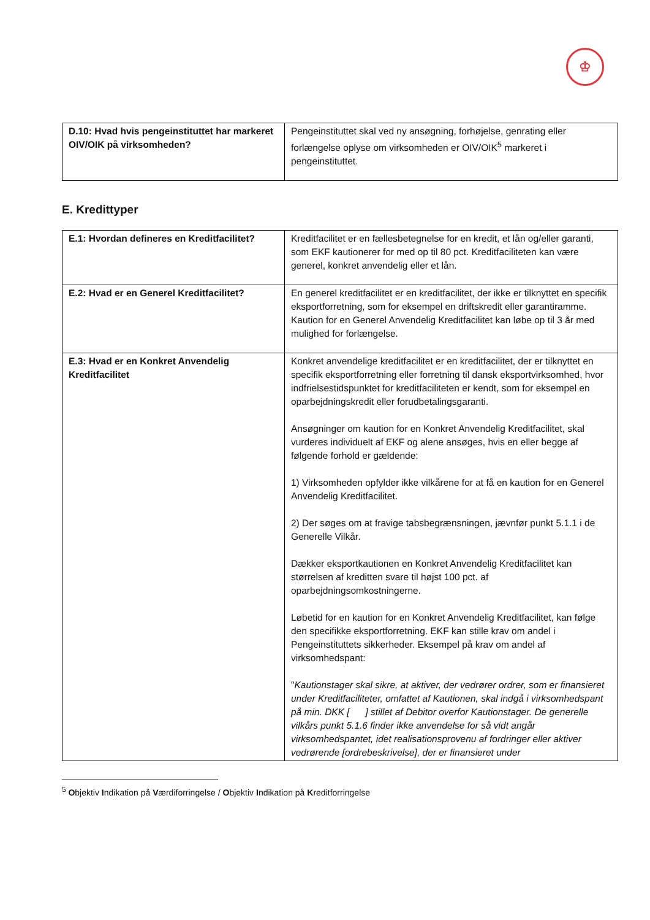♔
| D.10: Hvad hvis pengeinstituttet har markeret OIV/OIK på virksomheden? | Pengeinstituttet skal ved ny ansøgning, forhøjelse, genrating eller forlængelse oplyse om virksomheden er OIV/OIK<sup>5</sup> markeret i pengeinstituttet. |
E. Kredittyper
| E.1: Hvordan defineres en Kreditfacilitet? | Kreditfacilitet er en fællesbetegnelse for en kredit, et lån og/eller garanti, som EKF kautionerer for med op til 80 pct. Kreditfaciliteten kan være generel, konkret anvendelig eller et lån. |
| E.2: Hvad er en Generel Kreditfacilitet? | En generel kreditfacilitet er en kreditfacilitet, der ikke er tilknyttet en specifik eksportforretning, som for eksempel en driftskredit eller garantiramme. Kaution for en Generel Anvendelig Kreditfacilitet kan løbe op til 3 år med mulighed for forlængelse. |
| E.3: Hvad er en Konkret Anvendelig Kreditfacilitet | Konkret anvendelige kreditfacilitet er en kreditfacilitet, der er tilknyttet en specifik eksportforretning eller forretning til dansk eksportvirksomhed, hvor indfrielsestidspunktet for kreditfaciliteten er kendt, som for eksempel en oparbejdningskredit eller forudbetalingsgaranti. Ansøgninger om kaution for en Konkret Anvendelig Kreditfacilitet, skal vurderes individuelt af EKF og alene ansøges, hvis en eller begge af følgende forhold er gældende: 1) Virksomheden opfylder ikke vilkårene for at få en kaution for en Generel Anvendelig Kreditfacilitet. 2) Der søges om at fravige tabsbegrænsningen, jævnfør punkt 5.1.1 i de Generelle Vilkår. Dækker eksportkautionen en Konkret Anvendelig Kreditfacilitet kan størrelsen af kreditten svare til højst 100 pct. af oparbejdningsomkostningerne. Løbetid for en kaution for en Konkret Anvendelig Kreditfacilitet, kan følge den specifikke eksportforretning. EKF kan stille krav om andel i Pengeinstituttets sikkerheder. Eksempel på krav om andel af virksomhedspant: " Kautionstager skal sikre, at aktiver, der vedrører ordrer, som er finansieret under Kreditfaciliteter, omfattet af Kautionen, skal indgå i virksomhedspant på min. DKK [ ] stillet af Debitor overfor Kautionstager. De generelle vilkårs punkt 5.1.6 finder ikke anvendelse for så vidt angår virksomhedspantet, idet realisationsprovenu af fordringer eller aktiver vedrørende [ordrebeskrivelse], der er finansieret under |
<sup>5</sup> Objektiv Indikation på Værdiforringelse / Objektiv Indikation på Kreditforringelse